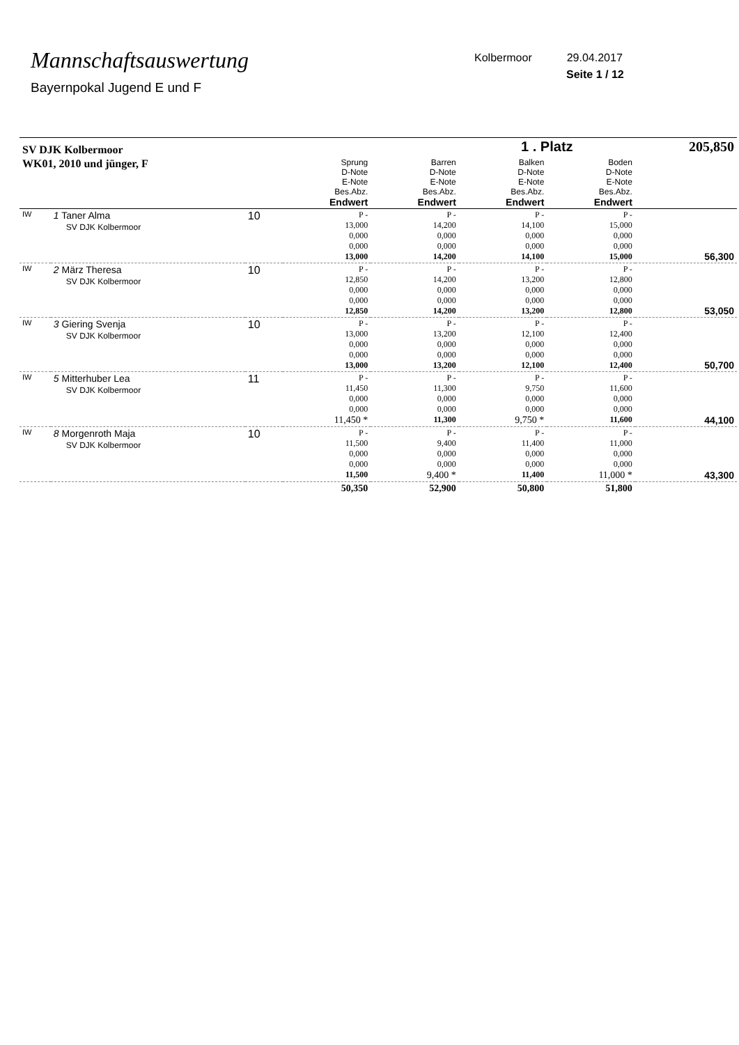Mannschaftsauswertung
Bayernpokal Jugend E und F
Kolbermoor 29.04.2017
Seite 1 / 12
| SV DJK Kolbermoor | | | | | 1 . Platz | | 205,850 |
| WK01, 2010 und jünger, F | | | Sprung D-Note E-Note Bes.Abz. Endwert | Barren D-Note E-Note Bes.Abz. Endwert | Balken D-Note E-Note Bes.Abz. Endwert | Boden D-Note E-Note Bes.Abz. Endwert | |
| IW | 1 Taner Alma SV DJK Kolbermoor | 10 | P - 13,000 0,000 0,000 13,000 | P - 14,200 0,000 0,000 14,200 | P - 14,100 0,000 0,000 14,100 | P - 15,000 0,000 0,000 15,000 | 56,300 |
| IW | 2 März Theresa SV DJK Kolbermoor | 10 | P - 12,850 0,000 0,000 12,850 | P - 14,200 0,000 0,000 14,200 | P - 13,200 0,000 0,000 13,200 | P - 12,800 0,000 0,000 12,800 | 53,050 |
| IW | 3 Giering Svenja SV DJK Kolbermoor | 10 | P - 13,000 0,000 0,000 13,000 | P - 13,200 0,000 0,000 13,200 | P - 12,100 0,000 0,000 12,100 | P - 12,400 0,000 0,000 12,400 | 50,700 |
| IW | 5 Mitterhuber Lea SV DJK Kolbermoor | 11 | P - 11,450 0,000 0,000 11,450 * | P - 11,300 0,000 0,000 11,300 | P - 9,750 0,000 0,000 9,750 * | P - 11,600 0,000 0,000 11,600 | 44,100 |
| IW | 8 Morgenroth Maja SV DJK Kolbermoor | 10 | P - 11,500 0,000 0,000 11,500 | P - 9,400 0,000 0,000 9,400 * | P - 11,400 0,000 0,000 11,400 | P - 11,000 0,000 0,000 11,000 * | 43,300 |
| | | | 50,350 | 52,900 | 50,800 | 51,800 | |